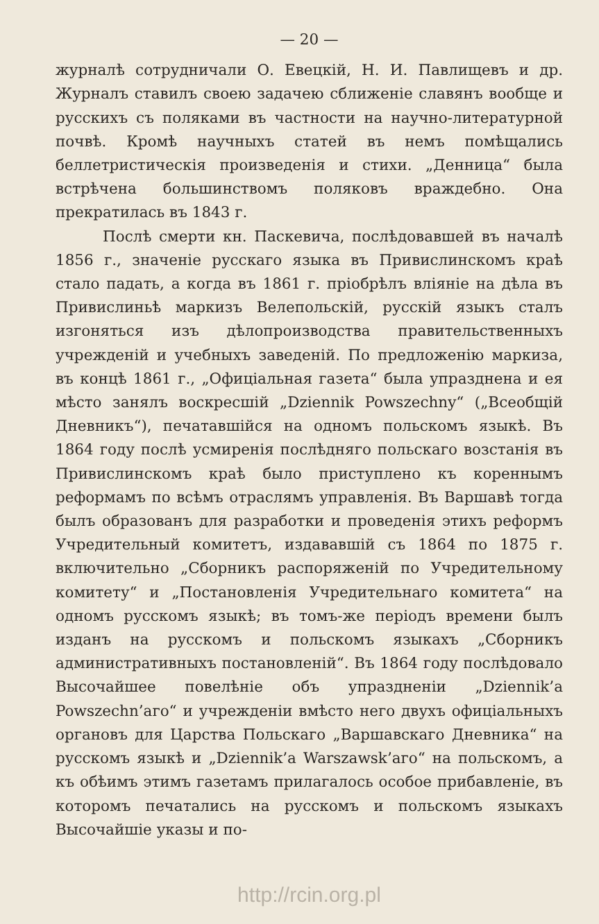— 20 —
журналѣ сотрудничали О. Евецкій, Н. И. Павлищевъ и др. Журналъ ставилъ своею задачею сближеніе славянъ вообще и русскихъ съ поляками въ частности на научно-литературной почвѣ. Кромѣ научныхъ статей въ немъ помѣщались беллетристическія произведенія и стихи. „Денница“ была встрѣчена большинствомъ поляковъ враждебно. Она прекратилась въ 1843 г.
Послѣ смерти кн. Паскевича, послѣдовавшей въ началѣ 1856 г., значеніе русскаго языка въ Привислинскомъ краѣ стало падать, а когда въ 1861 г. пріобрѣлъ вліяніе на дѣла въ Привислиньѣ маркизъ Велепольскій, русскій языкъ сталъ изгоняться изъ дѣлопроизводства правительственныхъ учрежденій и учебныхъ заведеній. По предложенію маркиза, въ концѣ 1861 г., „Офиціальная газета“ была упразднена и ея мѣсто занялъ воскресшій „Dziennik Powszechny“ („Всеобщій Дневникъ“), печатавшійся на одномъ польскомъ языкѣ. Въ 1864 году послѣ усмиренія послѣдняго польскаго возстанія въ Привислинскомъ краѣ было приступлено къ кореннымъ реформамъ по всѣмъ отраслямъ управленія. Въ Варшавѣ тогда былъ образованъ для разработки и проведенія этихъ реформъ Учредительный комитетъ, издававшій съ 1864 по 1875 г. включительно „Сборникъ распоряженій по Учредительному комитету“ и „Постановленія Учредительнаго комитета“ на одномъ русскомъ языкѣ; въ томъ-же періодъ времени былъ изданъ на русскомъ и польскомъ языкахъ „Сборникъ административныхъ постановленій“. Въ 1864 году послѣдовало Высочайшее повелѣніе объ упраздненіи „Dziennik’a Powszechn’aго“ и учрежденіи вмѣсто него двухъ офиціальныхъ органовъ для Царства Польскаго „Варшавскаго Дневника“ на русскомъ языкѣ и „Dziennik’a Warszawsk’aго“ на польскомъ, а къ обѣимъ этимъ газетамъ прилагалось особое прибавленіе, въ которомъ печатались на русскомъ и польскомъ языкахъ Высочайшіе указы и по-
http://rcin.org.pl